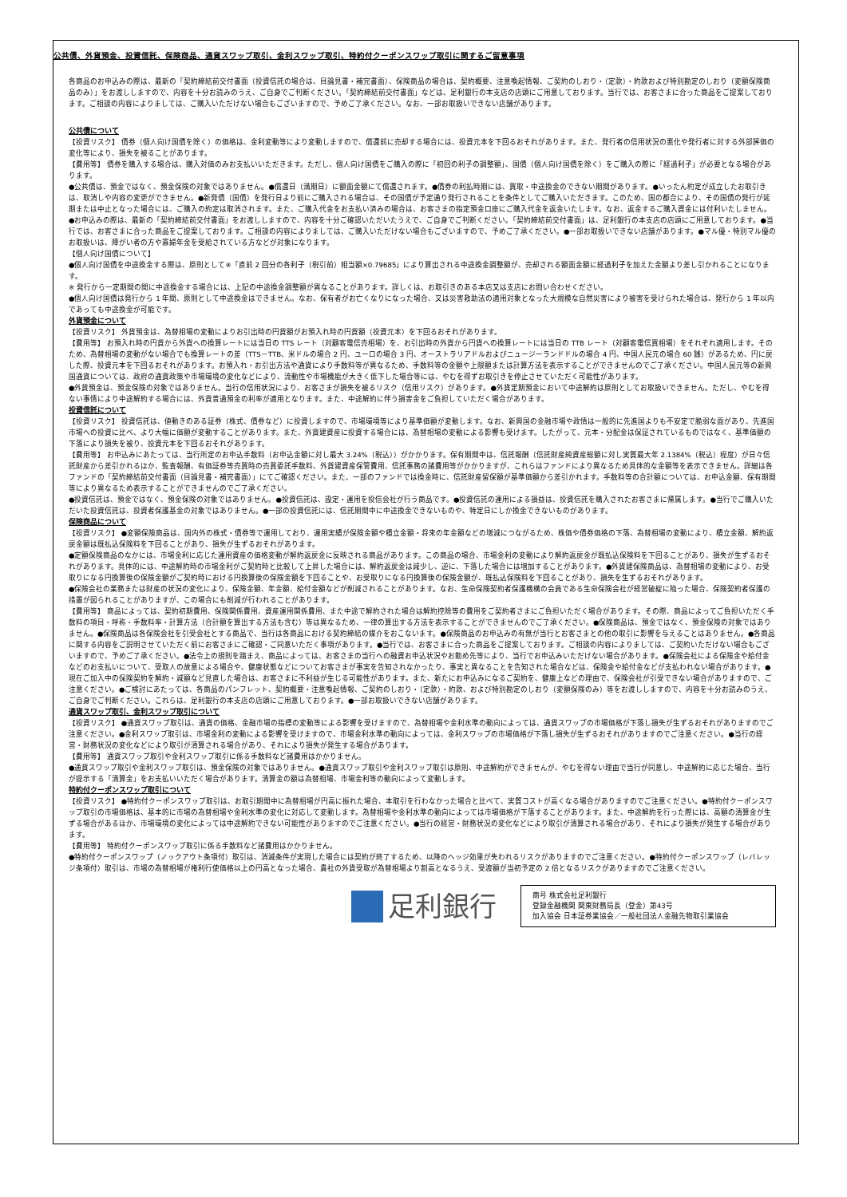公共債、外貨預金、投資信託、保険商品、通貨スワップ取引、金利スワップ取引、特約付クーポンスワップ取引に関するご留意事項
各商品のお申込みの際は、最新の「契約締結前交付書面（投資信託の場合は、目論見書・補完書面）、保険商品の場合は、契約概要、注意喚起情報、ご契約のしおり・（定款）・約款および特別勘定のしおり（変額保険商品のみ）」をお渡ししますので、内容を十分お読みのうえ、ご自身でご判断ください。「契約締結前交付書面」などは、足利銀行の本支店の店頭にご用意しております。当行では、お客さまに合った商品をご提案しております。ご相談の内容によりましては、ご購入いただけない場合もございますので、予めご了承ください。なお、一部お取扱いできない店舗があります。
公共債について
【投資リスク】 債券（個人向け国債を除く）の価格は、金利変動等により変動しますので、償還前に売却する場合には、投資元本を下回るおそれがあります。また、発行者の信用状況の悪化や発行者に対する外部評価の変化等により、損失を被ることがあります。
【費用等】 債券を購入する場合は、購入対価のみお支払いいただきます。ただし、個人向け国債をご購入の際に「初回の利子の調整額」、国債（個人向け国債を除く）をご購入の際に「経過利子」が必要となる場合があります。
●公共債は、預金ではなく、預金保険の対象ではありません。●償還日（満期日）に額面金額にて償還されます。●債券の利払時期には、買取・中途換金のできない期間があります。●いったん約定が成立したお取引きは、取消しや内容の変更ができません。●新発債（国債）を発行日より前にご購入される場合は、その国債が予定通り発行されることを条件としてご購入いただきます。このため、国の都合により、その国債の発行が延期または中止となった場合には、ご購入の約定は取消されます。また、ご購入代金をお支払い済みの場合は、お客さまの指定預金口座にご購入代金を返金いたします。なお、返金するご購入資金には付利いたしません。●お申込みの際は、最新の「契約締結前交付書面」をお渡ししますので、内容を十分ご確認いただいたうえで、ご自身でご判断ください。「契約締結前交付書面」は、足利銀行の本支店の店頭にご用意しております。●当行では、お客さまに合った商品をご提案しております。ご相談の内容によりましては、ご購入いただけない場合もございますので、予めご了承ください。●一部お取扱いできない店舗があります。●マル優・特別マル優のお取扱いは、障がい者の方や寡婦年金を受給されている方などが対象になります。
【個人向け国債について】
●個人向け国債を中途換金する際は、原則として※「直前 2 回分の各利子（税引前）相当額×0.79685」により算出される中途換金調整額が、売却される額面金額に経過利子を加えた金額より差し引かれることになります。
※ 発行から一定期間の間に中途換金する場合には、上記の中途換金調整額が異なることがあります。詳しくは、お取引きのある本店又は支店にお問い合わせください。
●個人向け国債は発行から 1 年間、原則として中途換金はできません。なお、保有者がお亡くなりになった場合、又は災害救助法の適用対象となった大規模な自然災害により被害を受けられた場合は、発行から 1 年以内であっても中途換金が可能です。
外貨預金について
【投資リスク】 外貨預金は、為替相場の変動によりお引出時の円貨額がお預入れ時の円貨額（投資元本）を下回るおそれがあります。
【費用等】 お預入れ時の円貨から外貨への換算レートには当日の TTS レート（対顧客電信売相場）を、お引出時の外貨から円貨への換算レートには当日の TTB レート（対顧客電信買相場）をそれぞれ適用します。そのため、為替相場の変動がない場合でも換算レートの差（TTS－TTB、米ドルの場合 2 円、ユーロの場合 3 円、オーストラリアドルおよびニュージーランドドルの場合 4 円、中国人民元の場合 60 銭）があるため、円に戻した際、投資元本を下回るおそれがあります。お預入れ・お引出方法や通貨により手数料等が異なるため、手数料等の金額や上限額または計算方法を表示することができませんのでご了承ください。中国人民元等の新興国通貨については、政府の通貨政策や市場環境の変化などにより、流動性や市場機能が大きく低下した場合等には、やむを得ずお取引きを停止させていただく可能性があります。
●外貨預金は、預金保険の対象ではありません。当行の信用状況により、お客さまが損失を被るリスク（信用リスク）があります。●外貨定期預金において中途解約は原則としてお取扱いできません。ただし、やむを得ない事情により中途解約する場合には、外貨普通預金の利率が適用となります。また、中途解約に伴う損害金をご負担していただく場合があります。
投資信託について
【投資リスク】 投資信託は、値動きのある証券（株式、債券など）に投資しますので、市場環境等により基準価額が変動します。なお、新興国の金融市場や政情は一般的に先進国よりも不安定で脆弱な面があり、先進国市場への投資に比べ、より大幅に価額が変動することがあります。また、外貨建資産に投資する場合には、為替相場の変動による影響も受けます。したがって、元本・分配金は保証されているものではなく、基準価額の下落により損失を被り、投資元本を下回るおそれがあります。
【費用等】 お申込みにあたっては、当行所定のお申込手数料（お申込金額に対し最大 3.24%（税込））がかかります。保有期間中は、信託報酬（信託財産純資産総額に対し実質最大年 2.1384%（税込）程度）が日々信託財産から差引かれるほか、監査報酬、有価証券等売買時の売買委託手数料、外貨建資産保管費用、信託事務の諸費用等がかかりますが、これらはファンドにより異なるため具体的な金額等を表示できません。詳細は各ファンドの「契約締結前交付書面（目論見書・補完書面）」にてご確認ください。また、一部のファンドでは換金時に、信託財産留保額が基準価額から差引かれます。手数料等の合計額については、お申込金額、保有期間等により異なるため表示することができませんのでご了承ください。
●投資信託は、預金ではなく、預金保険の対象ではありません。●投資信託は、設定・運用を投信会社が行う商品です。●投資信託の運用による損益は、投資信託を購入されたお客さまに帰属します。●当行でご購入いただいた投資信託は、投資者保護基金の対象ではありません。●一部の投資信託には、信託期間中に中途換金できないものや、特定日にしか換金できないものがあります。
保険商品について
【投資リスク】 ●変額保険商品は、国内外の株式・債券等で運用しており、運用実績が保険金額や積立金額・将来の年金額などの増減につながるため、株価や債券価格の下落、為替相場の変動により、積立金額、解約返戻金額は既払込保険料を下回ることがあり、損失が生ずるおそれがあります。
●定額保険商品のなかには、市場金利に応じた運用資産の価格変動が解約返戻金に反映される商品があります。この商品の場合、市場金利の変動により解約返戻金が既払込保険料を下回ることがあり、損失が生ずるおそれがあります。具体的には、中途解約時の市場金利がご契約時と比較して上昇した場合には、解約返戻金は減少し、逆に、下落した場合には増加することがあります。●外貨建保険商品は、為替相場の変動により、お受取りになる円換算後の保険金額がご契約時における円換算後の保険金額を下回ることや、お受取りになる円換算後の保険金額が、既払込保険料を下回ることがあり、損失を生ずるおそれがあります。
●保険会社の業務または財産の状況の変化により、保険金額、年金額、給付金額などが削減されることがあります。なお、生命保険契約者保護機構の会員である生命保険会社が経営破綻に陥った場合、保険契約者保護の措置が図られることがありますが、この場合にも削減が行われることがあります。
【費用等】 商品によっては、契約初期費用、保険関係費用、資産運用関係費用、また中途で解約された場合は解約控除等の費用をご契約者さまにご負担いただく場合があります。その際、商品によってご負担いただく手数料の項目・呼称・手数料率・計算方法（合計額を算出する方法も含む）等は異なるため、一律の算出する方法を表示することができませんのでご了承ください。●保険商品は、預金ではなく、預金保険の対象ではありません。●保険商品は各保険会社を引受会社とする商品で、当行は各商品における契約締結の媒介をおこないます。●保険商品のお申込みの有無が当行とお客さまとの他の取引に影響を与えることはありません。●各商品に関する内容をご説明させていただく前にお客さまにご確認・ご同意いただく事項があります。●当行では、お客さまに合った商品をご提案しております。ご相談の内容によりましては、ご契約いただけない場合もございますので、予めご了承ください。●法令上の規則を踏まえ、商品によっては、お客さまの当行への融資お申込状況やお勤め先等により、当行でお申込みいただけない場合があります。●保険会社による保険金や給付金などのお支払いについて、受取人の故意による場合や、健康状態などについてお客さまが事実を告知されなかったり、事実と異なることを告知された場合などは、保険金や給付金などが支払われない場合があります。●現在ご加入中の保険契約を解約・減額など見直した場合は、お客さまに不利益が生じる可能性があります。また、新たにお申込みになるご契約を、健康上などの理由で、保険会社が引受できない場合がありますので、ご注意ください。●ご検討にあたっては、各商品のパンフレット、契約概要・注意喚起情報、ご契約のしおり・（定款）・約款、および特別勘定のしおり（変額保険のみ）等をお渡ししますので、内容を十分お読みのうえ、ご自身でご判断ください。これらは、足利銀行の本支店の店頭にご用意しております。●一部お取扱いできない店舗があります。
通貨スワップ取引、金利スワップ取引について
【投資リスク】 ●通貨スワップ取引は、通貨の価格、金融市場の指標の変動等による影響を受けますので、為替相場や金利水準の動向によっては、通貨スワップの市場価格が下落し損失が生ずるおそれがありますのでご注意ください。●金利スワップ取引は、市場金利の変動による影響を受けますので、市場金利水準の動向によっては、金利スワップの市場価格が下落し損失が生ずるおそれがありますのでご注意ください。●当行の経営・財務状況の変化などにより取引が清算される場合があり、それにより損失が発生する場合があります。
【費用等】 通貨スワップ取引や金利スワップ取引に係る手数料など諸費用はかかりません。
●通貨スワップ取引や金利スワップ取引は、預金保険の対象ではありません。●通貨スワップ取引や金利スワップ取引は原則、中途解約ができませんが、やむを得ない理由で当行が同意し、中途解約に応じた場合、当行が提示する「清算金」をお支払いいただく場合があります。清算金の額は為替相場、市場金利等の動向によって変動します。
特約付クーポンスワップ取引について
【投資リスク】 ●特約付クーポンスワップ取引は、お取引期間中に為替相場が円高に振れた場合、本取引を行わなかった場合と比べて、実質コストが高くなる場合がありますのでご注意ください。●特約付クーポンスワップ取引の市場価格は、基本的に市場の為替相場や金利水準の変化に対応して変動します。為替相場や金利水準の動向によっては市場価格が下落することがあります。また、中途解約を行った際には、高額の清算金が生ずる場合があるほか、市場環境の変化によっては中途解約できない可能性がありますのでご注意ください。●当行の経営・財務状況の変化などにより取引が清算される場合があり、それにより損失が発生する場合があります。
【費用等】 特約付クーポンスワップ取引に係る手数料など諸費用はかかりません。
●特約付クーポンスワップ（ノックアウト条項付）取引は、消滅条件が実現した場合には契約が終了するため、以降のヘッジ効果が失われるリスクがありますのでご注意ください。●特約付クーポンスワップ（レバレッジ条項付）取引は、市場の為替相場が権利行使価格以上の円高となった場合、貴社の外貨受取が為替相場より割高となるうえ、受渡額が当初予定の 2 倍となるリスクがありますのでご注意ください。
足利銀行
商号 株式会社足利銀行
登録金融機関 関東財務局長（登金）第43号
加入協会 日本証券業協会／一般社団法人金融先物取引業協会